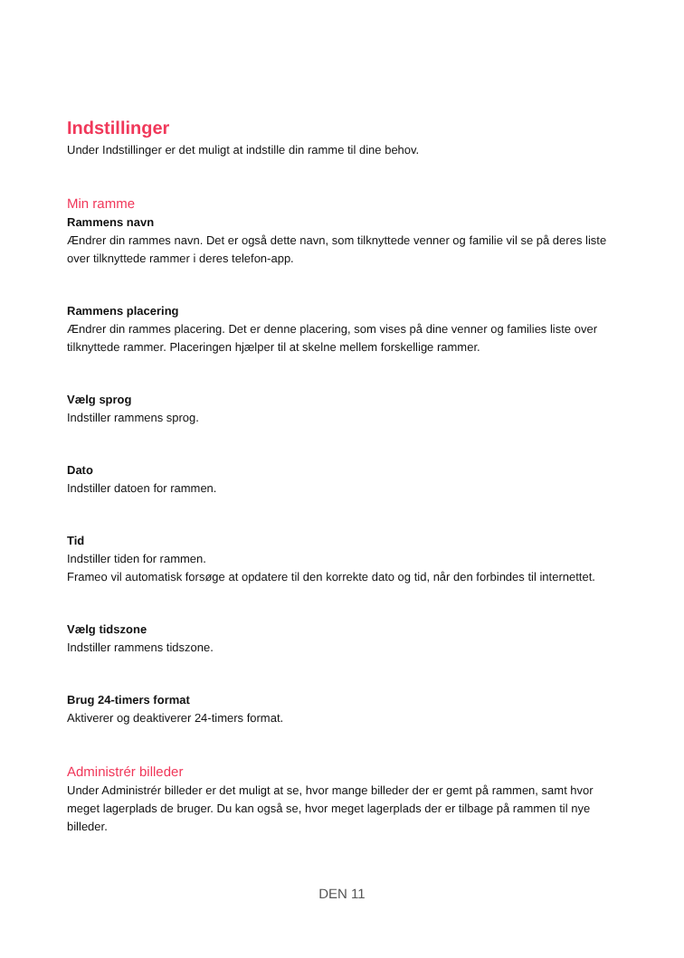Indstillinger
Under Indstillinger er det muligt at indstille din ramme til dine behov.
Min ramme
Rammens navn
Ændrer din rammes navn. Det er også dette navn, som tilknyttede venner og familie vil se på deres liste over tilknyttede rammer i deres telefon-app.
Rammens placering
Ændrer din rammes placering. Det er denne placering, som vises på dine venner og families liste over tilknyttede rammer. Placeringen hjælper til at skelne mellem forskellige rammer.
Vælg sprog
Indstiller rammens sprog.
Dato
Indstiller datoen for rammen.
Tid
Indstiller tiden for rammen.
Frameo vil automatisk forsøge at opdatere til den korrekte dato og tid, når den forbindes til internettet.
Vælg tidszone
Indstiller rammens tidszone.
Brug 24-timers format
Aktiverer og deaktiverer 24-timers format.
Administrér billeder
Under Administrér billeder er det muligt at se, hvor mange billeder der er gemt på rammen, samt hvor meget lagerplads de bruger. Du kan også se, hvor meget lagerplads der er tilbage på rammen til nye billeder.
DEN 11